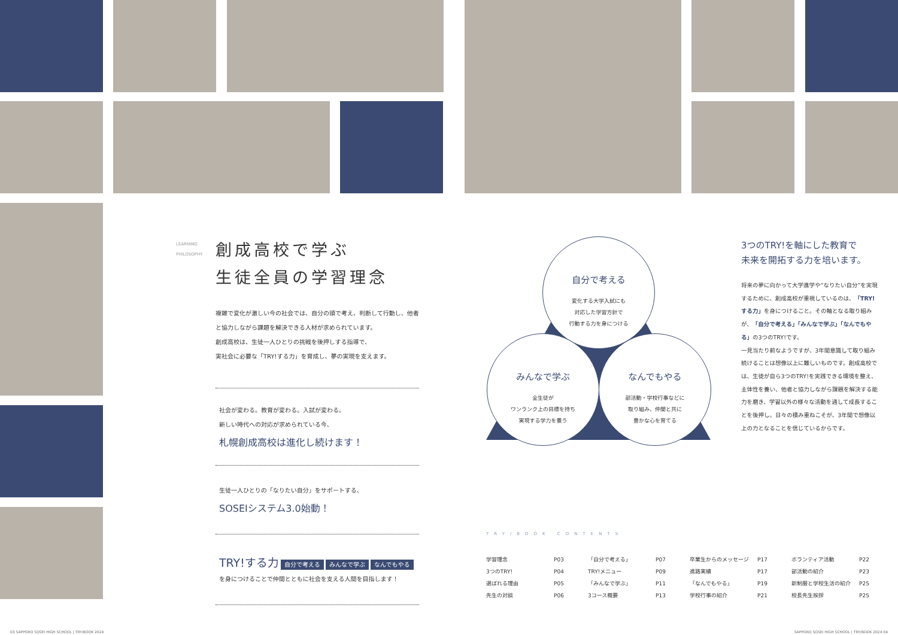LEARNING PHILOSOPHY
創成高校で学ぶ
生徒全員の学習理念
複雑で変化が激しい今の社会では、自分の頭で考え、判断して行動し、他者と協力しながら課題を解決できる人材が求められています。
創成高校は、生徒一人ひとりの挑戦を後押しする指導で、
実社会に必要な「TRY!する力」を育成し、夢の実現を支えます。
社会が変わる。教育が変わる。入試が変わる。
新しい時代への対応が求められている今、
札幌創成高校は進化し続けます！
生徒一人ひとりの「なりたい自分」をサポートする、
SOSEIシステム3.0始動！
TRY!する力 自分で考える みんなで学ぶ なんでもやる
を身につけることで仲間とともに社会を支える人間を目指します！
自分で考える
変化する大学入試にも
対応した学習方針で
行動する力を身につける
みんなで学ぶ
全生徒が
ワンランク上の目標を持ち
実現する学力を養う
なんでもやる
部活動・学校行事などに
取り組み、仲間と共に
豊かな心を育てる
3つのTRY!を軸にした教育で
未来を開拓する力を培います。
将来の夢に向かって大学進学や“なりたい自分”を実現するために、創成高校が重視しているのは、「TRY!する力」を身につけること。その軸となる取り組みが、「自分で考える」「みんなで学ぶ」「なんでもやる」の3つのTRY!です。
一見当たり前なようですが、3年間意識して取り組み続けることは想像以上に難しいものです。創成高校では、生徒が自ら3つのTRY!を実践できる環境を整え、主体性を養い、他者と協力しながら課題を解決する能力を磨き、学習以外の様々な活動を通して成長することを後押し。日々の積み重ねこそが、3年間で想像以上の力となることを信じているからです。
TRY/BOOK CONTENTS
学習理念 P03
3つのTRY! P04
選ばれる理由 P05
先生の対談 P06
「自分で考える」 P07
TRY!メニュー P09
「みんなで学ぶ」 P11
3コース概要 P13
卒業生からのメッセージ P17
進路実績 P17
「なんでもやる」 P19
学校行事の紹介 P21
ボランティア活動 P22
部活動の紹介 P23
新制服と学校生活の紹介 P25
校長先生挨拶 P25
03 SAPPORO SOSEI HIGH SCHOOL | TRY/BOOK 2024
SAPPORO SOSEI HIGH SCHOOL | TRY/BOOK 2024 04